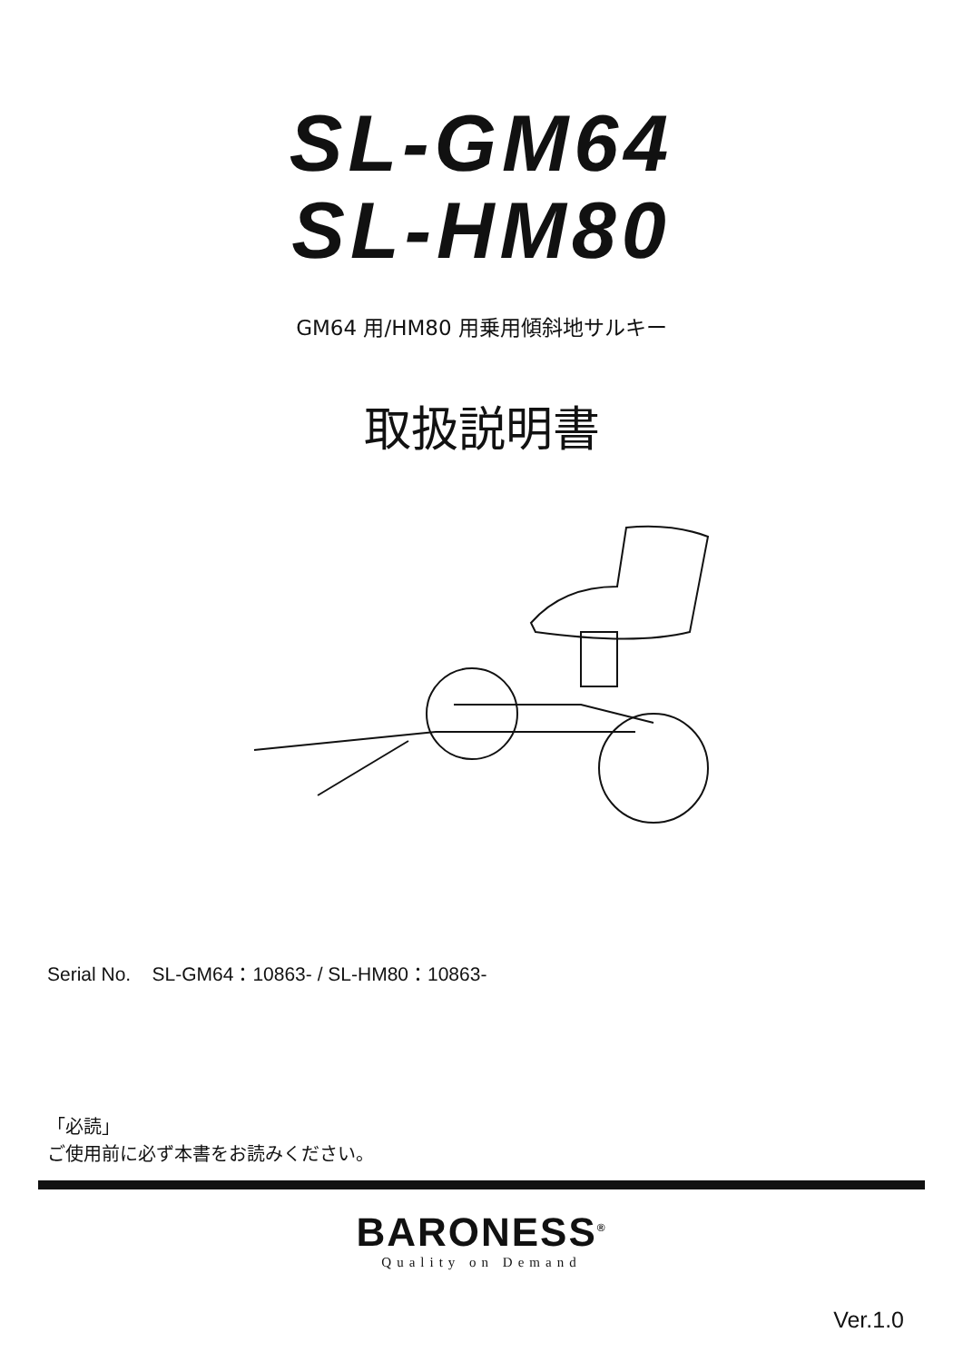SL-GM64
SL-HM80
GM64 用/HM80 用乗用傾斜地サルキー
取扱説明書
Serial No. SL-GM64：10863- / SL-HM80：10863-
「必読」
ご使用前に必ず本書をお読みください。
BARONESS<sup>®</sup>
Quality on Demand
Ver.1.0